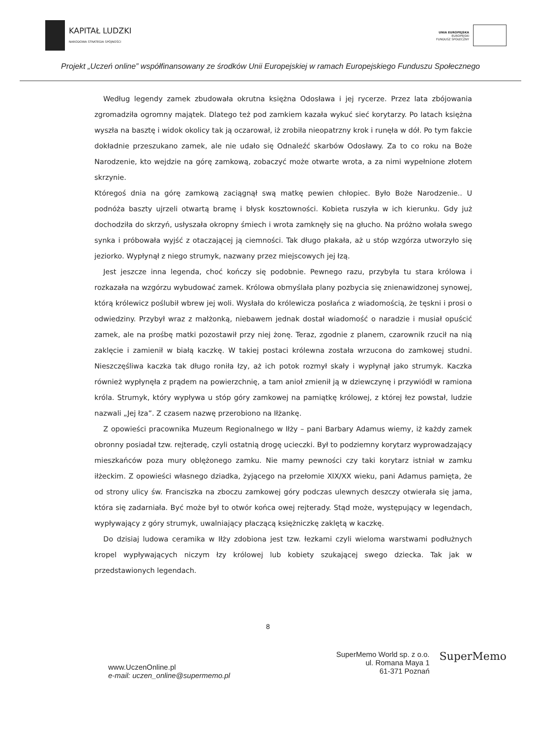KAPITAŁ LUDZKI
NARODOWA STRATEGIA SPÓJNOŚCI
UNIA EUROPEJSKA
EUROPEJSKI
FUNDUSZ SPOŁECZNY
Projekt „Uczeń online” współfinansowany ze środków Unii Europejskiej w ramach Europejskiego Funduszu Społecznego
Według legendy zamek zbudowała okrutna księżna Odosława i jej rycerze. Przez lata zbójowania zgromadziła ogromny majątek. Dlatego też pod zamkiem kazała wykuć sieć korytarzy. Po latach księżna wyszła na basztę i widok okolicy tak ją oczarował, iż zrobiła nieopatrzny krok i runęła w dół. Po tym fakcie dokładnie przeszukano zamek, ale nie udało się Odnaleźć skarbów Odosławy. Za to co roku na Boże Narodzenie, kto wejdzie na górę zamkową, zobaczyć może otwarte wrota, a za nimi wypełnione złotem skrzynie.
Któregoś dnia na górę zamkową zaciągnął swą matkę pewien chłopiec. Było Boże Narodzenie.. U podnóża baszty ujrzeli otwartą bramę i błysk kosztowności. Kobieta ruszyła w ich kierunku. Gdy już dochodziła do skrzyń, usłyszała okropny śmiech i wrota zamknęły się na głucho. Na próżno wołała swego synka i próbowała wyjść z otaczającej ją ciemności. Tak długo płakała, aż u stóp wzgórza utworzyło się jeziorko. Wypłynął z niego strumyk, nazwany przez miejscowych jej łzą.
Jest jeszcze inna legenda, choć kończy się podobnie. Pewnego razu, przybyła tu stara królowa i rozkazała na wzgórzu wybudować zamek. Królowa obmyślała plany pozbycia się znienawidzonej synowej, którą królewicz poślubił wbrew jej woli. Wysłała do królewicza posłańca z wiadomością, że tęskni i prosi o odwiedziny. Przybył wraz z małżonką, niebawem jednak dostał wiadomość o naradzie i musiał opuścić zamek, ale na prośbę matki pozostawił przy niej żonę. Teraz, zgodnie z planem, czarownik rzucił na nią zaklęcie i zamienił w białą kaczkę. W takiej postaci królewna została wrzucona do zamkowej studni. Nieszczęśliwa kaczka tak długo roniła łzy, aż ich potok rozmył skały i wypłynął jako strumyk. Kaczka również wypłynęła z prądem na powierzchnię, a tam anioł zmienił ją w dziewczynę i przywiódł w ramiona króla. Strumyk, który wypływa u stóp góry zamkowej na pamiątkę królowej, z której łez powstał, ludzie nazwali „Jej łza”. Z czasem nazwę przerobiono na Iłżankę.
Z opowieści pracownika Muzeum Regionalnego w Iłży – pani Barbary Adamus wiemy, iż każdy zamek obronny posiadał tzw. rejteradę, czyli ostatnią drogę ucieczki. Był to podziemny korytarz wyprowadzający mieszkańców poza mury oblężonego zamku. Nie mamy pewności czy taki korytarz istniał w zamku iłżeckim. Z opowieści własnego dziadka, żyjącego na przełomie XIX/XX wieku, pani Adamus pamięta, że od strony ulicy św. Franciszka na zboczu zamkowej góry podczas ulewnych deszczy otwierała się jama, która się zadarniała. Być może był to otwór końca owej rejterady. Stąd może, występujący w legendach, wypływający z góry strumyk, uwalniający płaczącą księżniczkę zaklętą w kaczkę.
Do dzisiaj ludowa ceramika w Iłży zdobiona jest tzw. łezkami czyli wieloma warstwami podłużnych kropel wypływających niczym łzy królowej lub kobiety szukającej swego dziecka. Tak jak w przedstawionych legendach.
8
www.UczenOnline.pl
e-mail: uczen_online@supermemo.pl
SuperMemo World sp. z o.o.
ul. Romana Maya 1
61-371 Poznań
SuperMemo